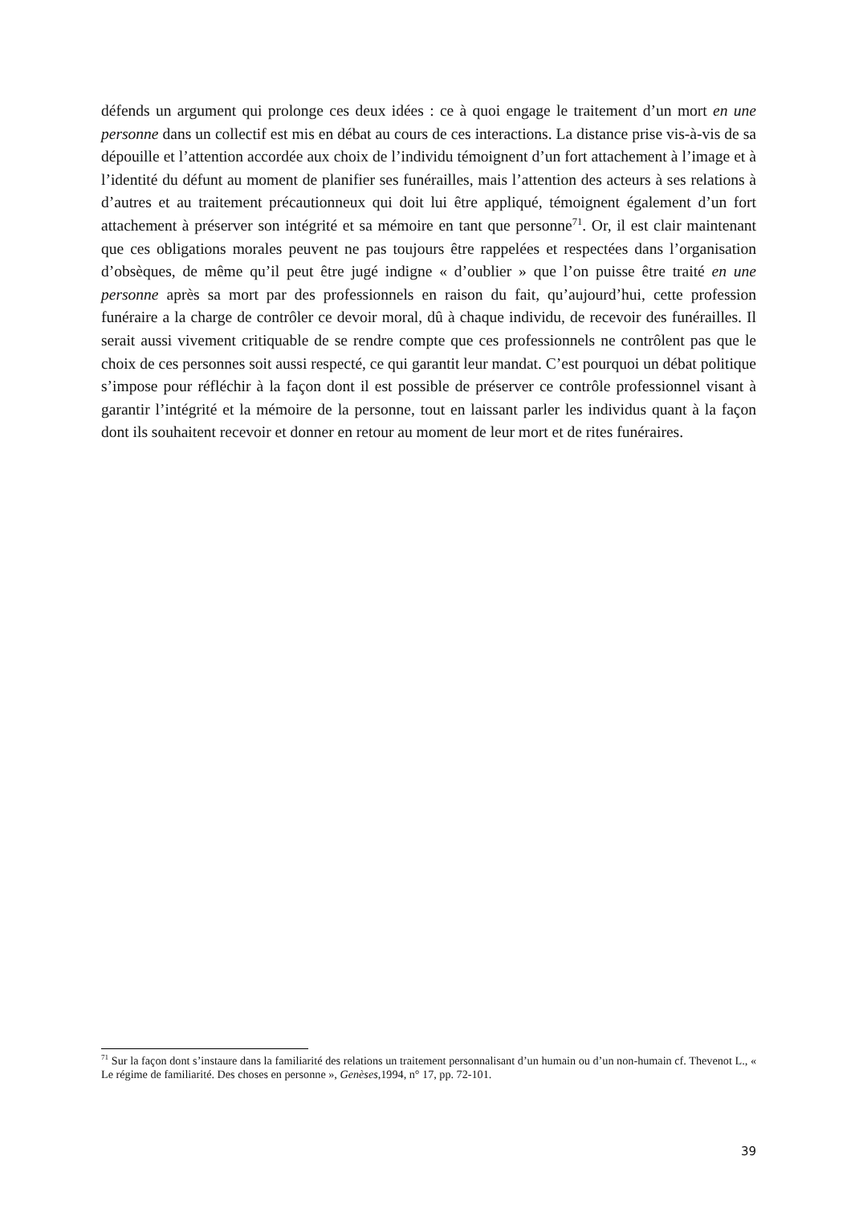défends un argument qui prolonge ces deux idées : ce à quoi engage le traitement d’un mort en une personne dans un collectif est mis en débat au cours de ces interactions. La distance prise vis-à-vis de sa dépouille et l’attention accordée aux choix de l’individu témoignent d’un fort attachement à l’image et à l’identité du défunt au moment de planifier ses funérailles, mais l’attention des acteurs à ses relations à d’autres et au traitement précautionneux qui doit lui être appliqué, témoignent également d’un fort attachement à préserver son intégrité et sa mémoire en tant que personne<sup>71</sup>. Or, il est clair maintenant que ces obligations morales peuvent ne pas toujours être rappelées et respectées dans l’organisation d’obsèques, de même qu’il peut être jugé indigne « d’oublier » que l’on puisse être traité en une personne après sa mort par des professionnels en raison du fait, qu’aujourd’hui, cette profession funéraire a la charge de contrôler ce devoir moral, dû à chaque individu, de recevoir des funérailles. Il serait aussi vivement critiquable de se rendre compte que ces professionnels ne contrôlent pas que le choix de ces personnes soit aussi respecté, ce qui garantit leur mandat. C’est pourquoi un débat politique s’impose pour réfléchir à la façon dont il est possible de préserver ce contrôle professionnel visant à garantir l’intégrité et la mémoire de la personne, tout en laissant parler les individus quant à la façon dont ils souhaitent recevoir et donner en retour au moment de leur mort et de rites funéraires.
<sup>71</sup> Sur la façon dont s’instaure dans la familiarité des relations un traitement personnalisant d’un humain ou d’un non-humain cf. Thevenot L., « Le régime de familiarité. Des choses en personne », Genèses,1994, n° 17, pp. 72-101.
39